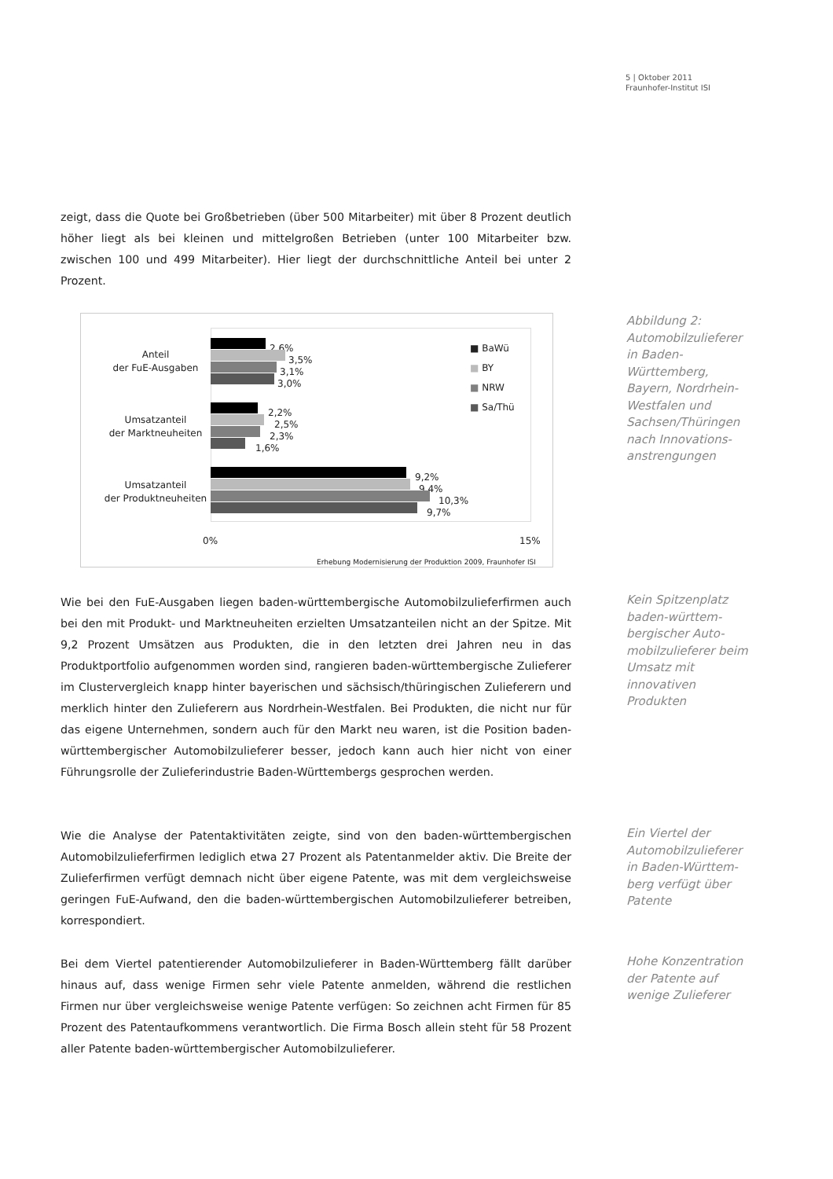5 | Oktober 2011
Fraunhofer-Institut ISI
zeigt, dass die Quote bei Großbetrieben (über 500 Mitarbeiter) mit über 8 Prozent deutlich höher liegt als bei kleinen und mittelgroßen Betrieben (unter 100 Mitarbeiter bzw. zwischen 100 und 499 Mitarbeiter). Hier liegt der durchschnittliche Anteil bei unter 2 Prozent.
Anteil
der FuE-Ausgaben
Umsatzanteil
der Marktneuheiten
Umsatzanteil
der Produktneuheiten
2,6%
3,5%
3,1%
3,0%
2,2%
2,5%
2,3%
1,6%
9,2%
9,4%
10,3%
9,7%
■ BaWü
■ BY
■ NRW
■ Sa/Thü
0% 15%
Erhebung Modernisierung der Produktion 2009, Fraunhofer ISI
Abbildung 2: Automobilzulieferer in Baden-Württemberg, Bayern, Nordrhein-Westfalen und Sachsen/Thüringen nach Innovations-anstrengungen
Wie bei den FuE-Ausgaben liegen baden-württembergische Automobilzulieferfirmen auch bei den mit Produkt- und Marktneuheiten erzielten Umsatzanteilen nicht an der Spitze. Mit 9,2 Prozent Umsätzen aus Produkten, die in den letzten drei Jahren neu in das Produktportfolio aufgenommen worden sind, rangieren baden-württembergische Zulieferer im Clustervergleich knapp hinter bayerischen und sächsisch/thüringischen Zulieferern und merklich hinter den Zulieferern aus Nordrhein-Westfalen. Bei Produkten, die nicht nur für das eigene Unternehmen, sondern auch für den Markt neu waren, ist die Position baden-württembergischer Automobilzulieferer besser, jedoch kann auch hier nicht von einer Führungsrolle der Zulieferindustrie Baden-Württembergs gesprochen werden.
Kein Spitzenplatz baden-württem-bergischer Auto-mobilzulieferer beim Umsatz mit innovativen Produkten
Wie die Analyse der Patentaktivitäten zeigte, sind von den baden-württembergischen Automobilzulieferfirmen lediglich etwa 27 Prozent als Patentanmelder aktiv. Die Breite der Zulieferfirmen verfügt demnach nicht über eigene Patente, was mit dem vergleichsweise geringen FuE-Aufwand, den die baden-württembergischen Automobilzulieferer betreiben, korrespondiert.
Ein Viertel der Automobilzulieferer in Baden-Württem-berg verfügt über Patente
Bei dem Viertel patentierender Automobilzulieferer in Baden-Württemberg fällt darüber hinaus auf, dass wenige Firmen sehr viele Patente anmelden, während die restlichen Firmen nur über vergleichsweise wenige Patente verfügen: So zeichnen acht Firmen für 85 Prozent des Patentaufkommens verantwortlich. Die Firma Bosch allein steht für 58 Prozent aller Patente baden-württembergischer Automobilzulieferer.
Hohe Konzentration der Patente auf wenige Zulieferer